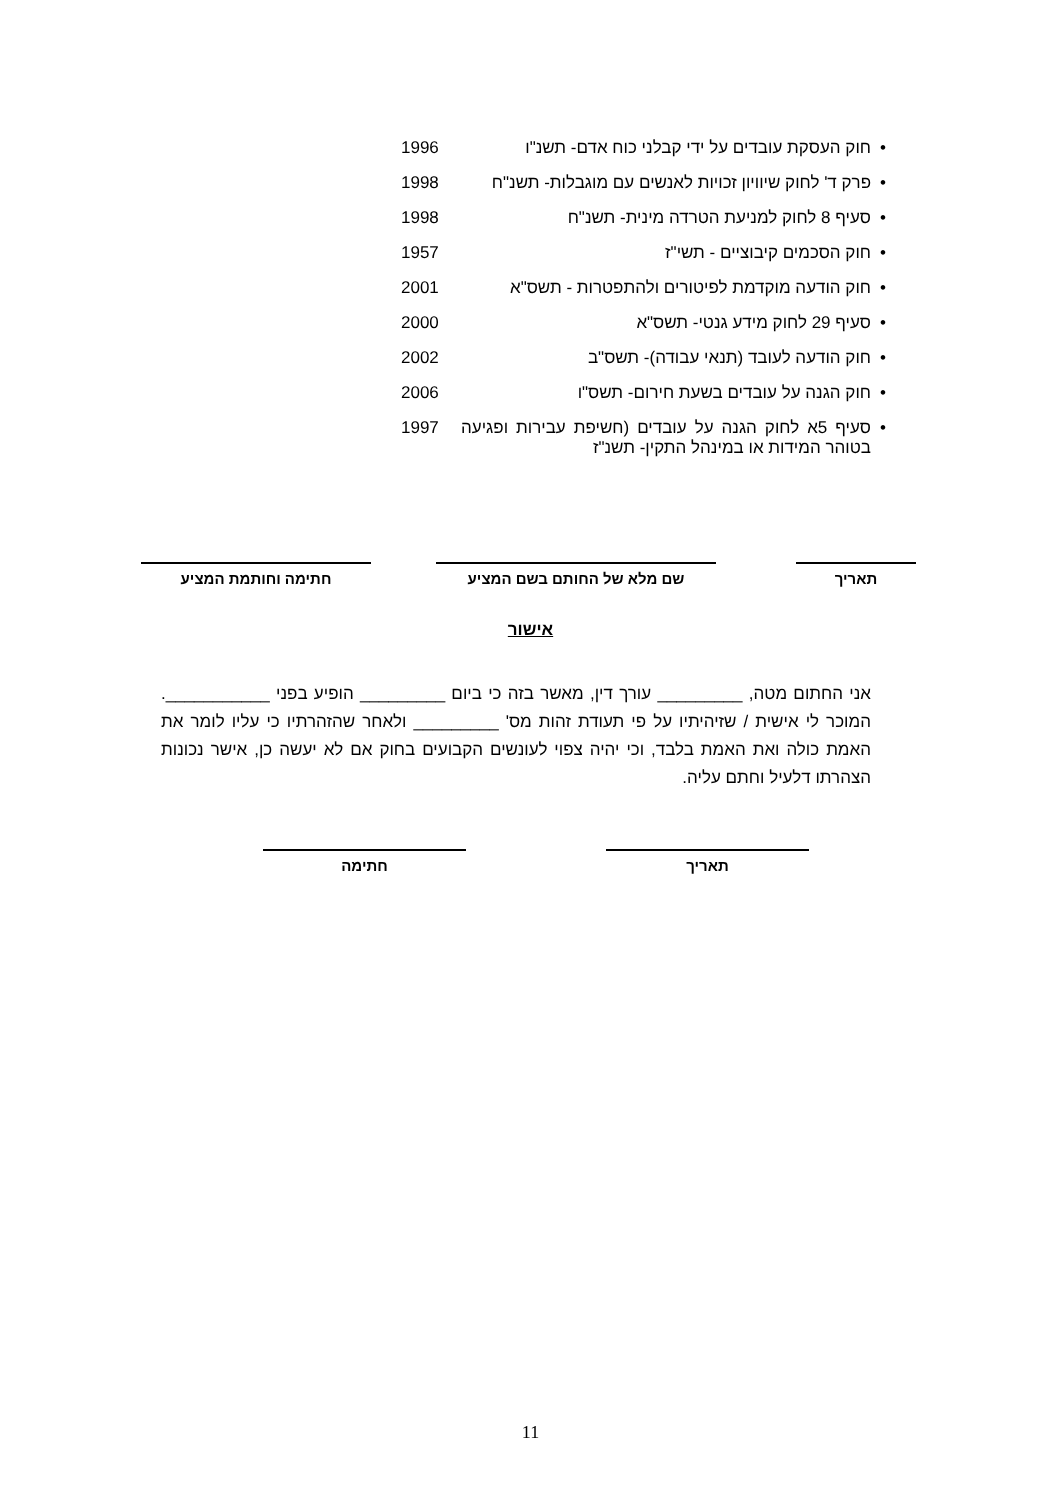• חוק העסקת עובדים על ידי קבלני כוח אדם- תשנ"ו 1996
• פרק ד' לחוק שיוויון זכויות לאנשים עם מוגבלות- תשנ"ח 1998
• סעיף 8 לחוק למניעת הטרדה מינית- תשנ"ח 1998
• חוק הסכמים קיבוציים - תשי"ז 1957
• חוק הודעה מוקדמת לפיטורים ולהתפטרות - תשס"א 2001
• סעיף 29 לחוק מידע גנטי- תשס"א 2000
• חוק הודעה לעובד (תנאי עבודה)- תשס"ב 2002
• חוק הגנה על עובדים בשעת חירום- תשס"ו 2006
• סעיף 5א לחוק הגנה על עובדים (חשיפת עבירות ופגיעה בטוהר המידות או במינהל התקין- תשנ"ז 1997
תאריך שם מלא של החותם בשם המציע חתימה וחותמת המציע
אישור
אני החתום מטה, _________ עורך דין, מאשר בזה כי ביום _________ הופיע בפני ___________. המוכר לי אישית / שזיהיתיו על פי תעודת זהות מס' _________ ולאחר שהזהרתיו כי עליו לומר את האמת כולה ואת האמת בלבד, וכי יהיה צפוי לעונשים הקבועים בחוק אם לא יעשה כן, אישר נכונות הצהרתו דלעיל וחתם עליה.
תאריך חתימה
11